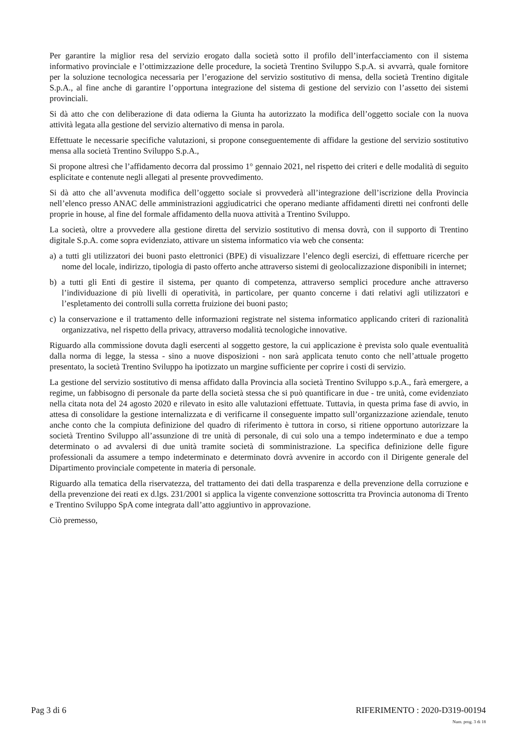Per garantire la miglior resa del servizio erogato dalla società sotto il profilo dell’interfacciamento con il sistema informativo provinciale e l’ottimizzazione delle procedure, la società Trentino Sviluppo S.p.A. si avvarrà, quale fornitore per la soluzione tecnologica necessaria per l’erogazione del servizio sostitutivo di mensa, della società Trentino digitale S.p.A., al fine anche di garantire l’opportuna integrazione del sistema di gestione del servizio con l’assetto dei sistemi provinciali.
Si dà atto che con deliberazione di data odierna la Giunta ha autorizzato la modifica dell’oggetto sociale con la nuova attività legata alla gestione del servizio alternativo di mensa in parola.
Effettuate le necessarie specifiche valutazioni, si propone conseguentemente di affidare la gestione del servizio sostitutivo mensa alla società Trentino Sviluppo S.p.A.,
Si propone altresì che l’affidamento decorra dal prossimo 1° gennaio 2021, nel rispetto dei criteri e delle modalità di seguito esplicitate e contenute negli allegati al presente provvedimento.
Si dà atto che all’avvenuta modifica dell’oggetto sociale si provvederà all’integrazione dell’iscrizione della Provincia nell’elenco presso ANAC delle amministrazioni aggiudicatrici che operano mediante affidamenti diretti nei confronti delle proprie in house, al fine del formale affidamento della nuova attività a Trentino Sviluppo.
La società, oltre a provvedere alla gestione diretta del servizio sostitutivo di mensa dovrà, con il supporto di Trentino digitale S.p.A. come sopra evidenziato, attivare un sistema informatico via web che consenta:
a) a tutti gli utilizzatori dei buoni pasto elettronici (BPE) di visualizzare l’elenco degli esercizi, di effettuare ricerche per nome del locale, indirizzo, tipologia di pasto offerto anche attraverso sistemi di geolocalizzazione disponibili in internet;
b) a tutti gli Enti di gestire il sistema, per quanto di competenza, attraverso semplici procedure anche attraverso l’individuazione di più livelli di operatività, in particolare, per quanto concerne i dati relativi agli utilizzatori e l’espletamento dei controlli sulla corretta fruizione dei buoni pasto;
c) la conservazione e il trattamento delle informazioni registrate nel sistema informatico applicando criteri di razionalità organizzativa, nel rispetto della privacy, attraverso modalità tecnologiche innovative.
Riguardo alla commissione dovuta dagli esercenti al soggetto gestore, la cui applicazione è prevista solo quale eventualità dalla norma di legge, la stessa - sino a nuove disposizioni - non sarà applicata tenuto conto che nell’attuale progetto presentato, la società Trentino Sviluppo ha ipotizzato un margine sufficiente per coprire i costi di servizio.
La gestione del servizio sostitutivo di mensa affidato dalla Provincia alla società Trentino Sviluppo s.p.A., farà emergere, a regime, un fabbisogno di personale da parte della società stessa che si può quantificare in due - tre unità, come evidenziato nella citata nota del 24 agosto 2020 e rilevato in esito alle valutazioni effettuate. Tuttavia, in questa prima fase di avvio, in attesa di consolidare la gestione internalizzata e di verificarne il conseguente impatto sull’organizzazione aziendale, tenuto anche conto che la compiuta definizione del quadro di riferimento è tuttora in corso, si ritiene opportuno autorizzare la società Trentino Sviluppo all’assunzione di tre unità di personale, di cui solo una a tempo indeterminato e due a tempo determinato o ad avvalersi di due unità tramite società di somministrazione. La specifica definizione delle figure professionali da assumere a tempo indeterminato e determinato dovrà avvenire in accordo con il Dirigente generale del Dipartimento provinciale competente in materia di personale.
Riguardo alla tematica della riservatezza, del trattamento dei dati della trasparenza e della prevenzione della corruzione e della prevenzione dei reati ex d.lgs. 231/2001 si applica la vigente convenzione sottoscritta tra Provincia autonoma di Trento e Trentino Sviluppo SpA come integrata dall’atto aggiuntivo in approvazione.
Ciò premesso,
Pag 3 di 6 RIFERIMENTO : 2020-D319-00194
Num. prog. 3 di 18